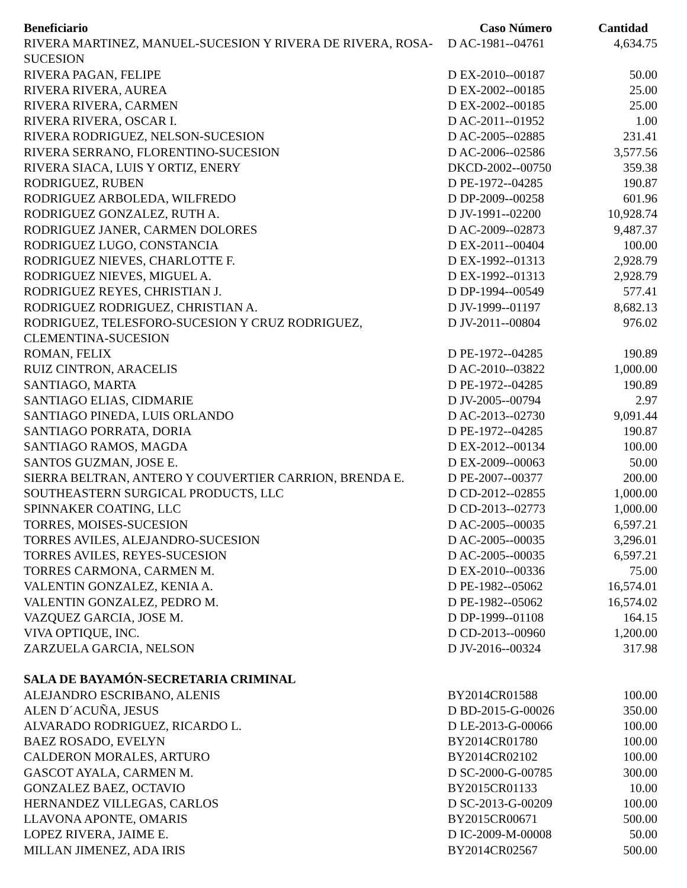| Beneficiario | Caso Número | Cantidad |
| --- | --- | --- |
| RIVERA MARTINEZ, MANUEL-SUCESION Y RIVERA DE RIVERA, ROSA-SUCESION | D AC-1981--04761 | 4,634.75 |
| RIVERA PAGAN, FELIPE | D EX-2010--00187 | 50.00 |
| RIVERA RIVERA, AUREA | D EX-2002--00185 | 25.00 |
| RIVERA RIVERA, CARMEN | D EX-2002--00185 | 25.00 |
| RIVERA RIVERA, OSCAR I. | D AC-2011--01952 | 1.00 |
| RIVERA RODRIGUEZ, NELSON-SUCESION | D AC-2005--02885 | 231.41 |
| RIVERA SERRANO, FLORENTINO-SUCESION | D AC-2006--02586 | 3,577.56 |
| RIVERA SIACA, LUIS Y ORTIZ, ENERY | DKCD-2002--00750 | 359.38 |
| RODRIGUEZ, RUBEN | D PE-1972--04285 | 190.87 |
| RODRIGUEZ ARBOLEDA, WILFREDO | D DP-2009--00258 | 601.96 |
| RODRIGUEZ GONZALEZ, RUTH A. | D JV-1991--02200 | 10,928.74 |
| RODRIGUEZ JANER, CARMEN DOLORES | D AC-2009--02873 | 9,487.37 |
| RODRIGUEZ LUGO, CONSTANCIA | D EX-2011--00404 | 100.00 |
| RODRIGUEZ NIEVES, CHARLOTTE F. | D EX-1992--01313 | 2,928.79 |
| RODRIGUEZ NIEVES, MIGUEL A. | D EX-1992--01313 | 2,928.79 |
| RODRIGUEZ REYES, CHRISTIAN J. | D DP-1994--00549 | 577.41 |
| RODRIGUEZ RODRIGUEZ, CHRISTIAN A. | D JV-1999--01197 | 8,682.13 |
| RODRIGUEZ, TELESFORO-SUCESION Y CRUZ RODRIGUEZ, CLEMENTINA-SUCESION | D JV-2011--00804 | 976.02 |
| ROMAN, FELIX | D PE-1972--04285 | 190.89 |
| RUIZ CINTRON, ARACELIS | D AC-2010--03822 | 1,000.00 |
| SANTIAGO, MARTA | D PE-1972--04285 | 190.89 |
| SANTIAGO ELIAS, CIDMARIE | D JV-2005--00794 | 2.97 |
| SANTIAGO PINEDA, LUIS ORLANDO | D AC-2013--02730 | 9,091.44 |
| SANTIAGO PORRATA, DORIA | D PE-1972--04285 | 190.87 |
| SANTIAGO RAMOS, MAGDA | D EX-2012--00134 | 100.00 |
| SANTOS GUZMAN, JOSE E. | D EX-2009--00063 | 50.00 |
| SIERRA BELTRAN, ANTERO Y COUVERTIER CARRION, BRENDA E. | D PE-2007--00377 | 200.00 |
| SOUTHEASTERN SURGICAL PRODUCTS, LLC | D CD-2012--02855 | 1,000.00 |
| SPINNAKER COATING, LLC | D CD-2013--02773 | 1,000.00 |
| TORRES, MOISES-SUCESION | D AC-2005--00035 | 6,597.21 |
| TORRES AVILES, ALEJANDRO-SUCESION | D AC-2005--00035 | 3,296.01 |
| TORRES AVILES, REYES-SUCESION | D AC-2005--00035 | 6,597.21 |
| TORRES CARMONA, CARMEN M. | D EX-2010--00336 | 75.00 |
| VALENTIN GONZALEZ, KENIA A. | D PE-1982--05062 | 16,574.01 |
| VALENTIN GONZALEZ, PEDRO M. | D PE-1982--05062 | 16,574.02 |
| VAZQUEZ GARCIA, JOSE M. | D DP-1999--01108 | 164.15 |
| VIVA OPTIQUE, INC. | D CD-2013--00960 | 1,200.00 |
| ZARZUELA GARCIA, NELSON | D JV-2016--00324 | 317.98 |
| SALA DE BAYAMÓN-SECRETARIA CRIMINAL | | |
| ALEJANDRO ESCRIBANO, ALENIS | BY2014CR01588 | 100.00 |
| ALEN D´ACUÑA, JESUS | D BD-2015-G-00026 | 350.00 |
| ALVARADO RODRIGUEZ, RICARDO L. | D LE-2013-G-00066 | 100.00 |
| BAEZ ROSADO, EVELYN | BY2014CR01780 | 100.00 |
| CALDERON MORALES, ARTURO | BY2014CR02102 | 100.00 |
| GASCOT AYALA, CARMEN M. | D SC-2000-G-00785 | 300.00 |
| GONZALEZ BAEZ, OCTAVIO | BY2015CR01133 | 10.00 |
| HERNANDEZ VILLEGAS, CARLOS | D SC-2013-G-00209 | 100.00 |
| LLAVONA APONTE, OMARIS | BY2015CR00671 | 500.00 |
| LOPEZ RIVERA, JAIME E. | D IC-2009-M-00008 | 50.00 |
| MILLAN JIMENEZ, ADA IRIS | BY2014CR02567 | 500.00 |